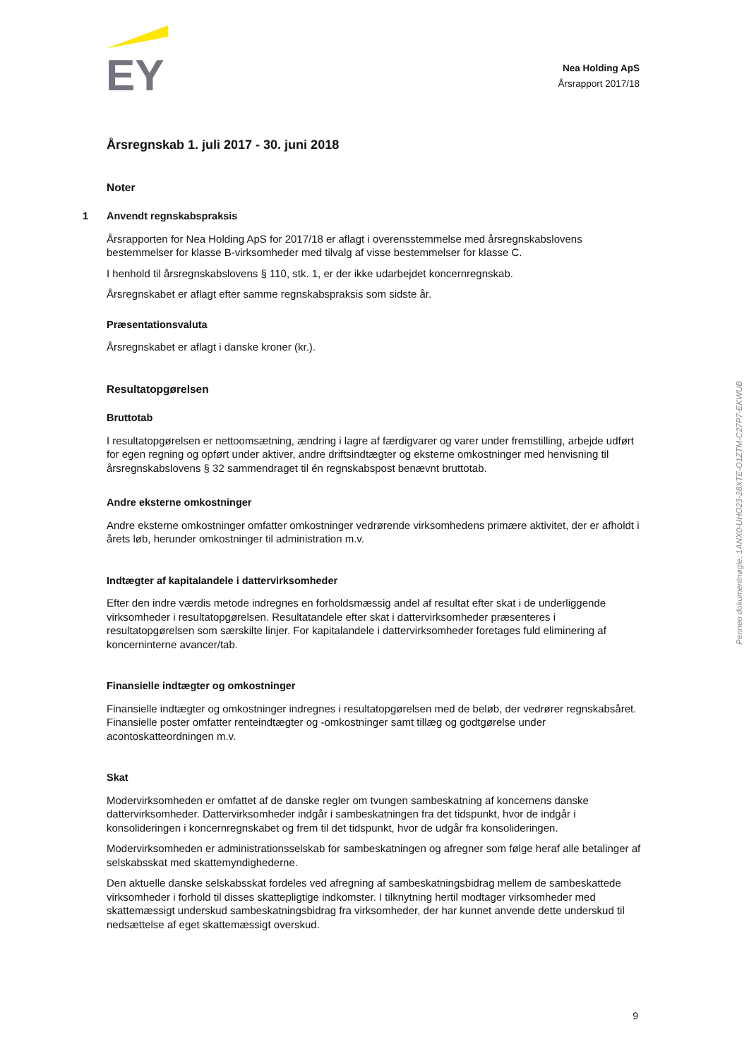EY
Nea Holding ApS
Årsrapport 2017/18
Årsregnskab 1. juli 2017 - 30. juni 2018
Noter
1 Anvendt regnskabspraksis
Årsrapporten for Nea Holding ApS for 2017/18 er aflagt i overensstemmelse med årsregnskabslovens bestemmelser for klasse B-virksomheder med tilvalg af visse bestemmelser for klasse C.
I henhold til årsregnskabslovens § 110, stk. 1, er der ikke udarbejdet koncernregnskab.
Årsregnskabet er aflagt efter samme regnskabspraksis som sidste år.
Præsentationsvaluta
Årsregnskabet er aflagt i danske kroner (kr.).
Resultatopgørelsen
Bruttotab
I resultatopgørelsen er nettoomsætning, ændring i lagre af færdigvarer og varer under fremstilling, arbejde udført for egen regning og opført under aktiver, andre driftsindtægter og eksterne omkostninger med henvisning til årsregnskabslovens § 32 sammendraget til én regnskabspost benævnt bruttotab.
Andre eksterne omkostninger
Andre eksterne omkostninger omfatter omkostninger vedrørende virksomhedens primære aktivitet, der er afholdt i årets løb, herunder omkostninger til administration m.v.
Indtægter af kapitalandele i dattervirksomheder
Efter den indre værdis metode indregnes en forholdsmæssig andel af resultat efter skat i de underliggende virksomheder i resultatopgørelsen. Resultatandele efter skat i dattervirksomheder præsenteres i resultatopgørelsen som særskilte linjer. For kapitalandele i dattervirksomheder foretages fuld eliminering af koncerninterne avancer/tab.
Finansielle indtægter og omkostninger
Finansielle indtægter og omkostninger indregnes i resultatopgørelsen med de beløb, der vedrører regnskabsåret. Finansielle poster omfatter renteindtægter og -omkostninger samt tillæg og godtgørelse under acontoskatteordningen m.v.
Skat
Modervirksomheden er omfattet af de danske regler om tvungen sambeskatning af koncernens danske dattervirksomheder. Dattervirksomheder indgår i sambeskatningen fra det tidspunkt, hvor de indgår i konsolideringen i koncernregnskabet og frem til det tidspunkt, hvor de udgår fra konsolideringen.
Modervirksomheden er administrationsselskab for sambeskatningen og afregner som følge heraf alle betalinger af selskabsskat med skattemyndighederne.
Den aktuelle danske selskabsskat fordeles ved afregning af sambeskatningsbidrag mellem de sambeskattede virksomheder i forhold til disses skattepligtige indkomster. I tilknytning hertil modtager virksomheder med skattemæssigt underskud sambeskatningsbidrag fra virksomheder, der har kunnet anvende dette underskud til nedsættelse af eget skattemæssigt overskud.
Penneo dokumentnøgle: 1ANX0-UHO23-28XTE-O1ZTM-C27P7-EKWUB
9